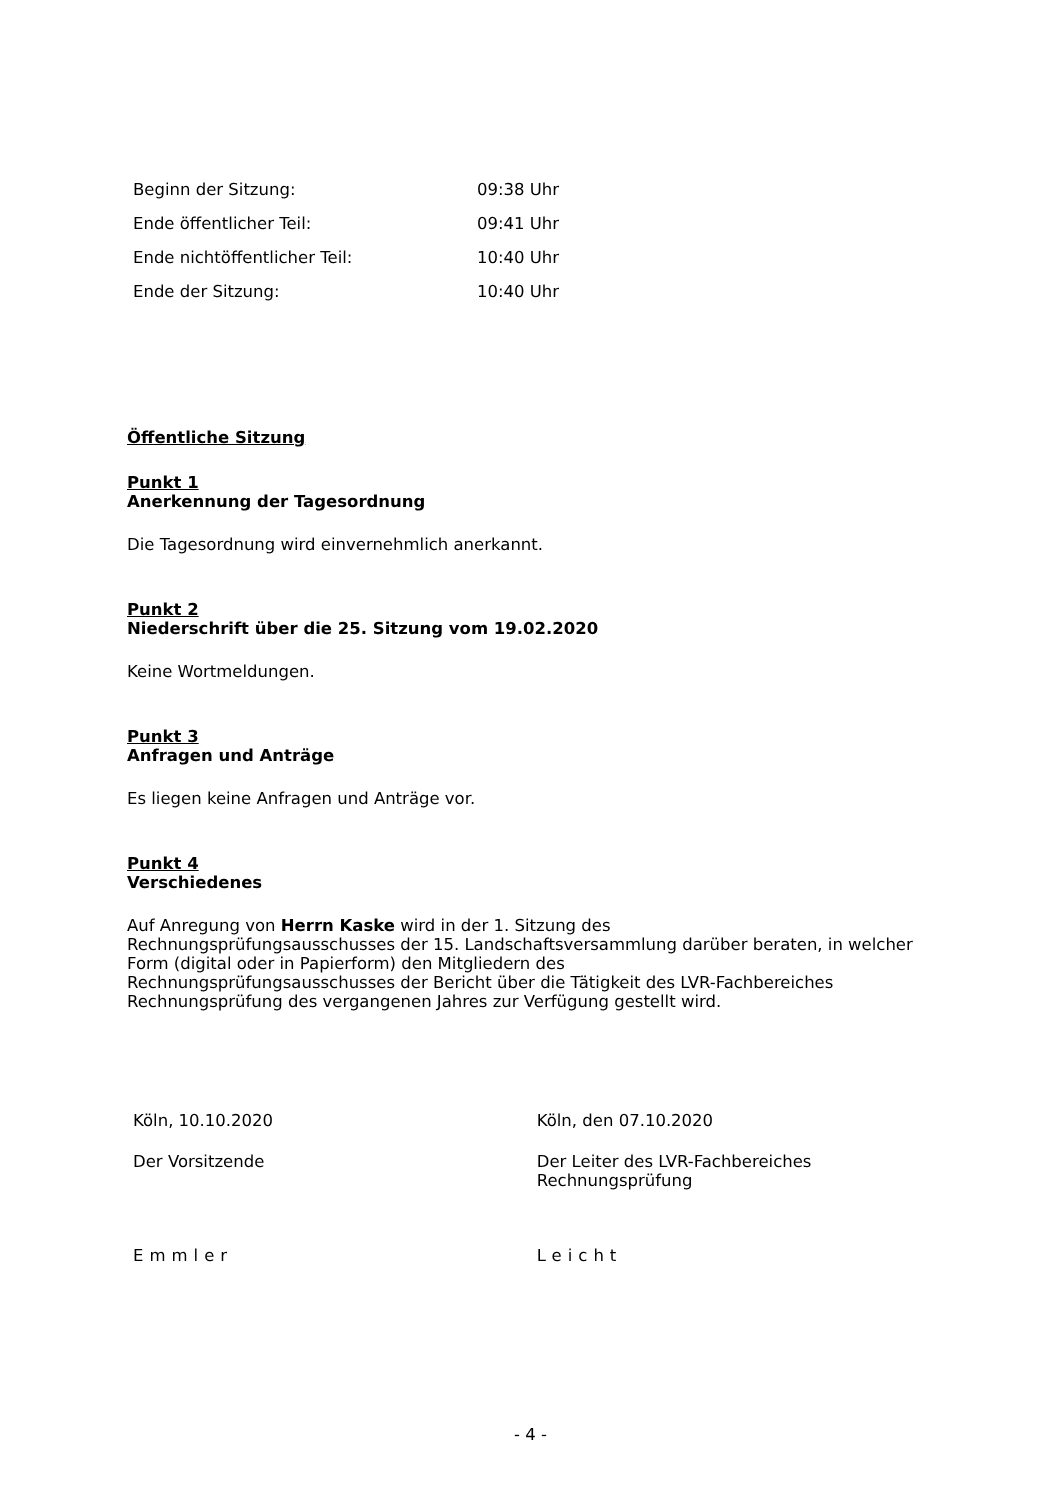| Beginn der Sitzung: | 09:38 Uhr |
| Ende öffentlicher Teil: | 09:41 Uhr |
| Ende nichtöffentlicher Teil: | 10:40 Uhr |
| Ende der Sitzung: | 10:40 Uhr |
Öffentliche Sitzung
Punkt 1
Anerkennung der Tagesordnung
Die Tagesordnung wird einvernehmlich anerkannt.
Punkt 2
Niederschrift über die 25. Sitzung vom 19.02.2020
Keine Wortmeldungen.
Punkt 3
Anfragen und Anträge
Es liegen keine Anfragen und Anträge vor.
Punkt 4
Verschiedenes
Auf Anregung von Herrn Kaske wird in der 1. Sitzung des
Rechnungsprüfungsausschusses der 15. Landschaftsversammlung darüber beraten, in welcher Form (digital oder in Papierform) den Mitgliedern des
Rechnungsprüfungsausschusses der Bericht über die Tätigkeit des LVR-Fachbereiches Rechnungsprüfung des vergangenen Jahres zur Verfügung gestellt wird.
| Köln, 10.10.2020 | Köln, den 07.10.2020 |
| Der Vorsitzende | Der Leiter des LVR-Fachbereiches Rechnungsprüfung |
| Emmler | Leicht |
- 4 -